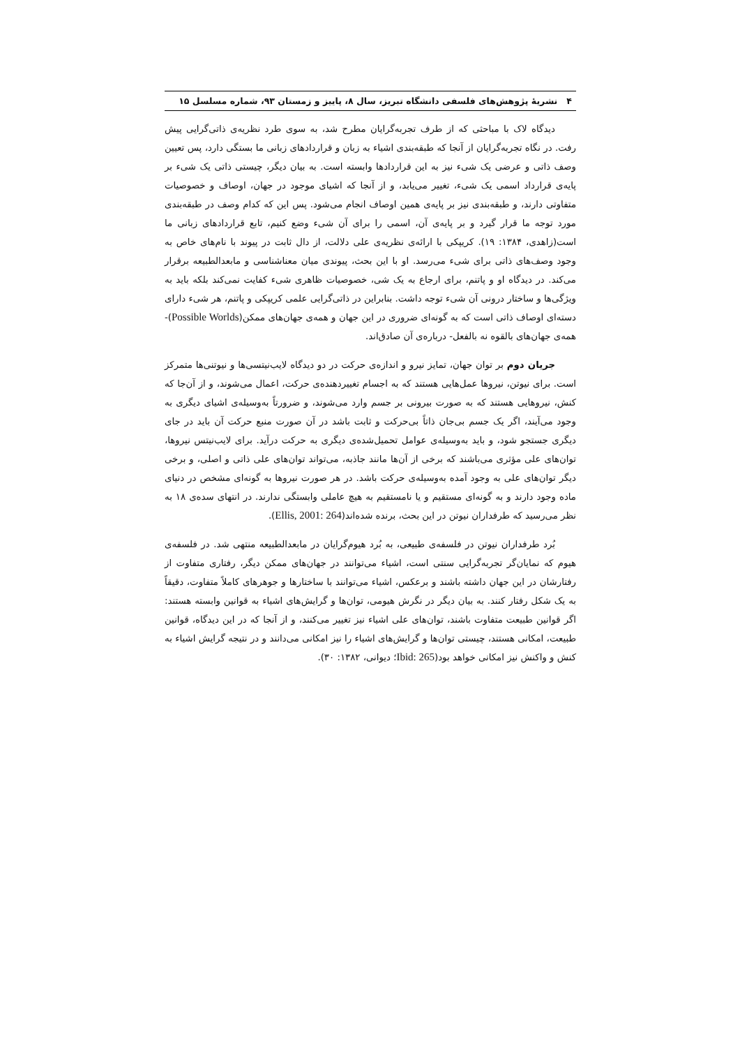۴ نشریهٔ پژوهش‌های فلسفی دانشگاه تبریز، سال ۸، پاییز و زمستان ۹۳، شماره مسلسل ۱۵
دیدگاه لاک با مباحثی که از طرف تجربه‌گرایان مطرح شد، به سوی طرد نظریه‌ی ذاتی‌گرایی پیش رفت. در نگاه تجربه‌گرایان از آنجا که طبقه‌بندی اشیاء به زبان و قراردادهای زبانی ما بستگی دارد، پس تعیین وصف ذاتی و عرضی یک شیء نیز به این قراردادها وابسته است. به بیان دیگر، چیستی ذاتی یک شیء بر پایه‌ی قرارداد اسمی یک شیء، تغییر می‌یابد، و از آنجا که اشیای موجود در جهان، اوصاف و خصوصیات متفاوتی دارند، و طبقه‌بندی نیز بر پایه‌ی همین اوصاف انجام می‌شود. پس این که کدام وصف در طبقه‌بندی مورد توجه ما قرار گیرد و بر پایه‌ی آن، اسمی را برای آن شیء وضع کنیم، تابع قراردادهای زبانی ما است(زاهدی، ۱۳۸۴: ۱۹). کریپکی با ارائه‌ی نظریه‌ی علی دلالت، از دال ثابت در پیوند با نام‌های خاص به وجود وصف‌های ذاتی برای شیء می‌رسد. او با این بحث، پیوندی میان معناشناسی و مابعدالطبیعه برقرار می‌کند. در دیدگاه او و پاتنم، برای ارجاع به یک شی، خصوصیات ظاهری شیء کفایت نمی‌کند بلکه باید به ویژگی‌ها و ساختار درونی آن شیء توجه داشت. بنابراین در ذاتی‌گرایی علمی کریپکی و پاتنم، هر شیء دارای دسته‌ای اوصاف ذاتی است که به گونه‌ای ضروری در این جهان و همه‌ی جهان‌های ممکن(Possible Worlds)- همه‌ی جهان‌های بالقوه نه بالفعل- درباره‌ی آن صادق‌اند.
جریان دوم بر توان جهان، تمایز نیرو و اندازه‌ی حرکت در دو دیدگاه لایب‌نیتسی‌ها و نیوتنی‌ها متمرکز است. برای نیوتن، نیروها عمل‌هایی هستند که به اجسام تغییردهنده‌ی حرکت، اعمال می‌شوند، و از آن‌جا که کنش، نیروهایی هستند که به صورت بیرونی بر جسم وارد می‌شوند، و ضرورتاً به‌وسیله‌ی اشیای دیگری به وجود می‌آیند، اگر یک جسم بی‌جان ذاتاً بی‌حرکت و ثابت باشد در آن صورت منبع حرکت آن باید در جای دیگری جستجو شود، و باید به‌وسیله‌ی عوامل تحمیل‌شده‌ی دیگری به حرکت درآید. برای لایب‌نیتس نیروها، توان‌های علی مؤثری می‌باشند که برخی از آن‌ها مانند جاذبه، می‌تواند توان‌های علی ذاتی و اصلی، و برخی دیگر توان‌های علی به وجود آمده به‌وسیله‌ی حرکت باشد. در هر صورت نیروها به گونه‌ای مشخص در دنیای ماده وجود دارند و به گونه‌ای مستقیم و یا نامستقیم به هیچ عاملی وابستگی ندارند. در انتهای سده‌ی ۱۸ به نظر می‌رسید که طرفداران نیوتن در این بحث، برنده شده‌اند(Ellis, 2001: 264).
بُرد طرفداران نیوتن در فلسفه‌ی طبیعی، به بُرد هیوم‌گرایان در مابعدالطبیعه منتهی شد. در فلسفه‌ی هیوم که نمایان‌گر تجربه‌گرایی سنتی است، اشیاء می‌توانند در جهان‌های ممکن دیگر، رفتاری متفاوت از رفتارشان در این جهان داشته باشند و برعکس، اشیاء می‌توانند با ساختارها و جوهرهای کاملاً متفاوت، دقیقاً به یک شکل رفتار کنند. به بیان دیگر در نگرش هیومی، توان‌ها و گرایش‌های اشیاء به قوانین وابسته هستند: اگر قوانین طبیعت متفاوت باشند، توان‌های علی اشیاء نیز تغییر می‌کنند، و از آنجا که در این دیدگاه، قوانین طبیعت، امکانی هستند، چیستی توان‌ها و گرایش‌های اشیاء را نیز امکانی می‌دانند و در نتیجه گرایش اشیاء به کنش و واکنش نیز امکانی خواهد بود(Ibid: 265؛ دیوانی، ۱۳۸۲: ۳۰).